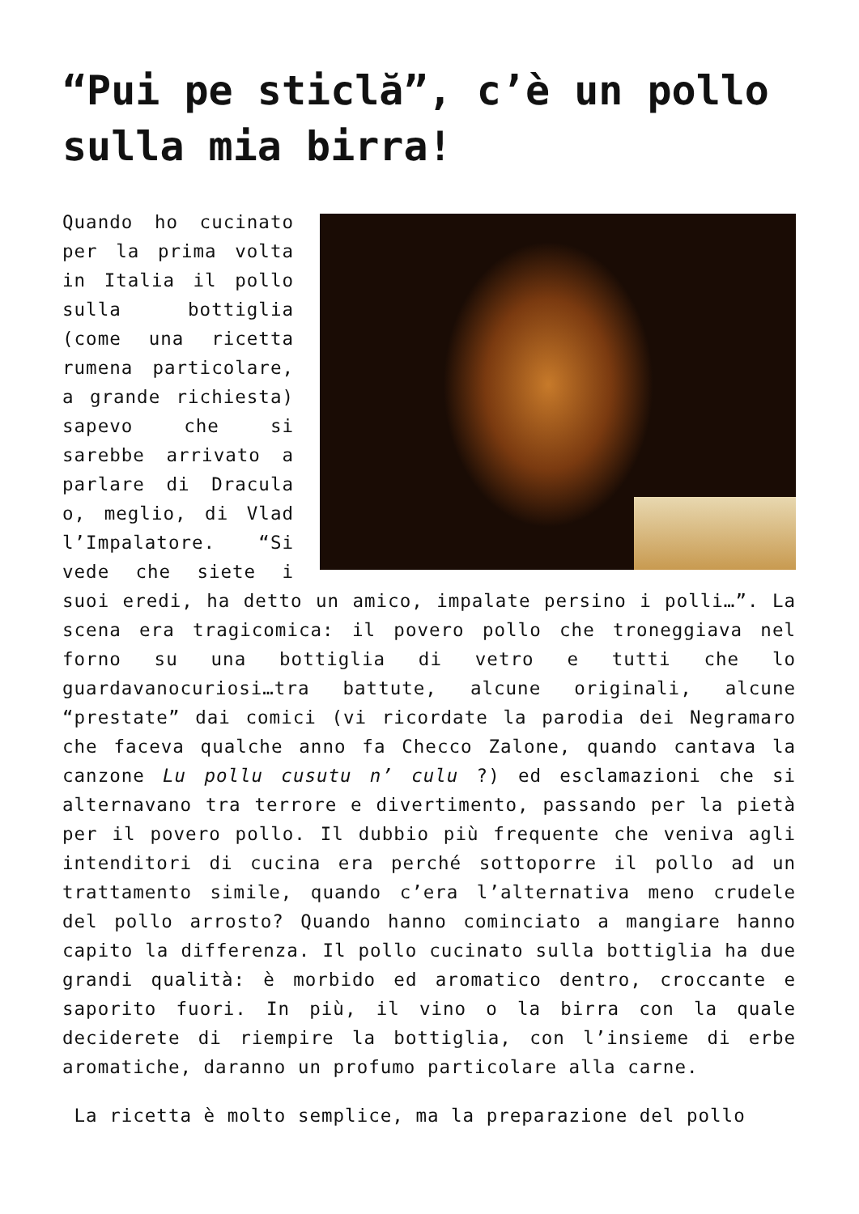“Pui pe sticlă”, c’è un pollo sulla mia birra!
Quando ho cucinato per la prima volta in Italia il pollo sulla bottiglia (come una ricetta rumena particolare, a grande richiesta) sapevo che si sarebbe arrivato a parlare di Dracula o, meglio, di Vlad l’Impalatore. “Si vede che siete i suoi eredi, ha detto un amico, impalate persino i polli…”. La scena era tragicomica: il povero pollo che troneggiava nel forno su una bottiglia di vetro e tutti che lo guardavanocuriosi…tra battute, alcune originali, alcune “prestate” dai comici (vi ricordate la parodia dei Negramaro che faceva qualche anno fa Checco Zalone, quando cantava la canzone Lu pollu cusutu n’ culu ?) ed esclamazioni che si alternavano tra terrore e divertimento, passando per la pietà per il povero pollo. Il dubbio più frequente che veniva agli intenditori di cucina era perché sottoporre il pollo ad un trattamento simile, quando c’era l’alternativa meno crudele del pollo arrosto? Quando hanno cominciato a mangiare hanno capito la differenza. Il pollo cucinato sulla bottiglia ha due grandi qualità: è morbido ed aromatico dentro, croccante e saporito fuori. In più, il vino o la birra con la quale deciderete di riempire la bottiglia, con l’insieme di erbe aromatiche, daranno un profumo particolare alla carne.
La ricetta è molto semplice, ma la preparazione del pollo